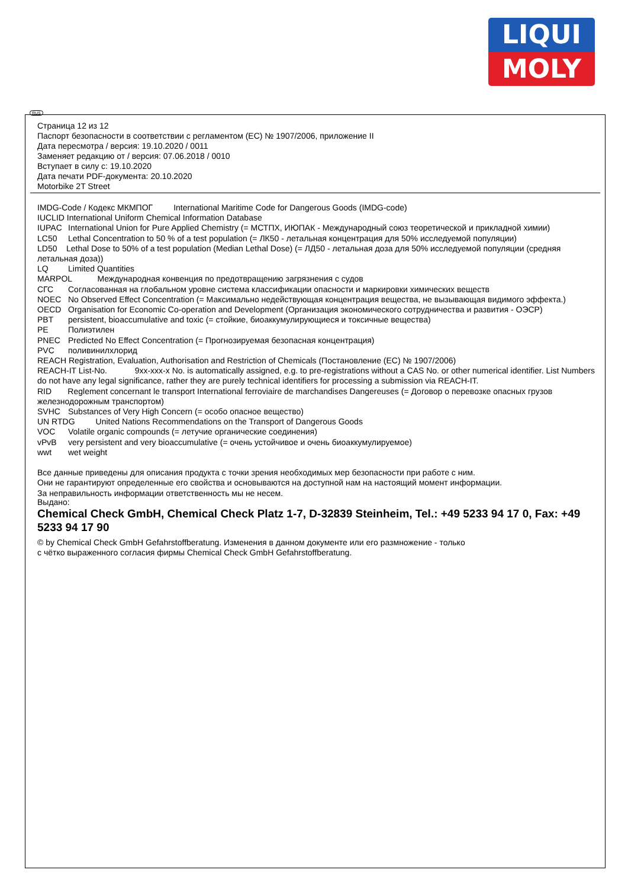LIQUI
MOLY
RUS
Страница 12 из 12
Паспорт безопасности в соответствии с регламентом (ЕС) № 1907/2006, приложение II
Дата пересмотра / версия: 19.10.2020 / 0011
Заменяет редакцию от / версия: 07.06.2018 / 0010
Вступает в силу с: 19.10.2020
Дата печати PDF-документа: 20.10.2020
Motorbike 2T Street
IMDG-Code / Кодекс МКМПОГ International Maritime Code for Dangerous Goods (IMDG-code)
IUCLID International Uniform Chemical Information Database
IUPAC International Union for Pure Applied Chemistry (= МСТПХ, ИЮПАК - Международный союз теоретической и прикладной химии)
LC50 Lethal Concentration to 50 % of a test population (= ЛК50 - летальная концентрация для 50% исследуемой популяции)
LD50 Lethal Dose to 50% of a test population (Median Lethal Dose) (= ЛД50 - летальная доза для 50% исследуемой популяции (средняя летальная доза))
LQ Limited Quantities
MARPOL Международная конвенция по предотвращению загрязнения с судов
СГС Согласованная на глобальном уровне система классификации опасности и маркировки химических веществ
NOEC No Observed Effect Concentration (= Максимально недействующая концентрация вещества, не вызывающая видимого эффекта.)
OECD Organisation for Economic Co-operation and Development (Организация экономического сотрудничества и развития - ОЭСР)
PBT persistent, bioaccumulative and toxic (= стойкие, биоаккумулирующиеся и токсичные вещества)
PE Полиэтилен
PNEC Predicted No Effect Concentration (= Прогнозируемая безопасная концентрация)
PVC поливинилхлорид
REACH Registration, Evaluation, Authorisation and Restriction of Chemicals (Постановление (ЕС) № 1907/2006)
REACH-IT List-No. 9xx-xxx-x No. is automatically assigned, e.g. to pre-registrations without a CAS No. or other numerical identifier. List Numbers do not have any legal significance, rather they are purely technical identifiers for processing a submission via REACH-IT.
RID Reglement concernant le transport International ferroviaire de marchandises Dangereuses (= Договор о перевозке опасных грузов железнодорожным транспортом)
SVHC Substances of Very High Concern (= особо опасное вещество)
UN RTDG United Nations Recommendations on the Transport of Dangerous Goods
VOC Volatile organic compounds (= летучие органические соединения)
vPvB very persistent and very bioaccumulative (= очень устойчивое и очень биоаккумулируемое)
wwt wet weight
Все данные приведены для описания продукта с точки зрения необходимых мер безопасности при работе с ним.
Они не гарантируют определенные его свойства и основываются на доступной нам на настоящий момент информации.
За неправильность информации ответственность мы не несем.
Выдано:
Chemical Check GmbH, Chemical Check Platz 1-7, D-32839 Steinheim, Tel.: +49 5233 94 17 0, Fax: +49 5233 94 17 90
© by Chemical Check GmbH Gefahrstoffberatung. Изменения в данном документе или его размножение - только
с чётко выраженного согласия фирмы Chemical Check GmbH Gefahrstoffberatung.